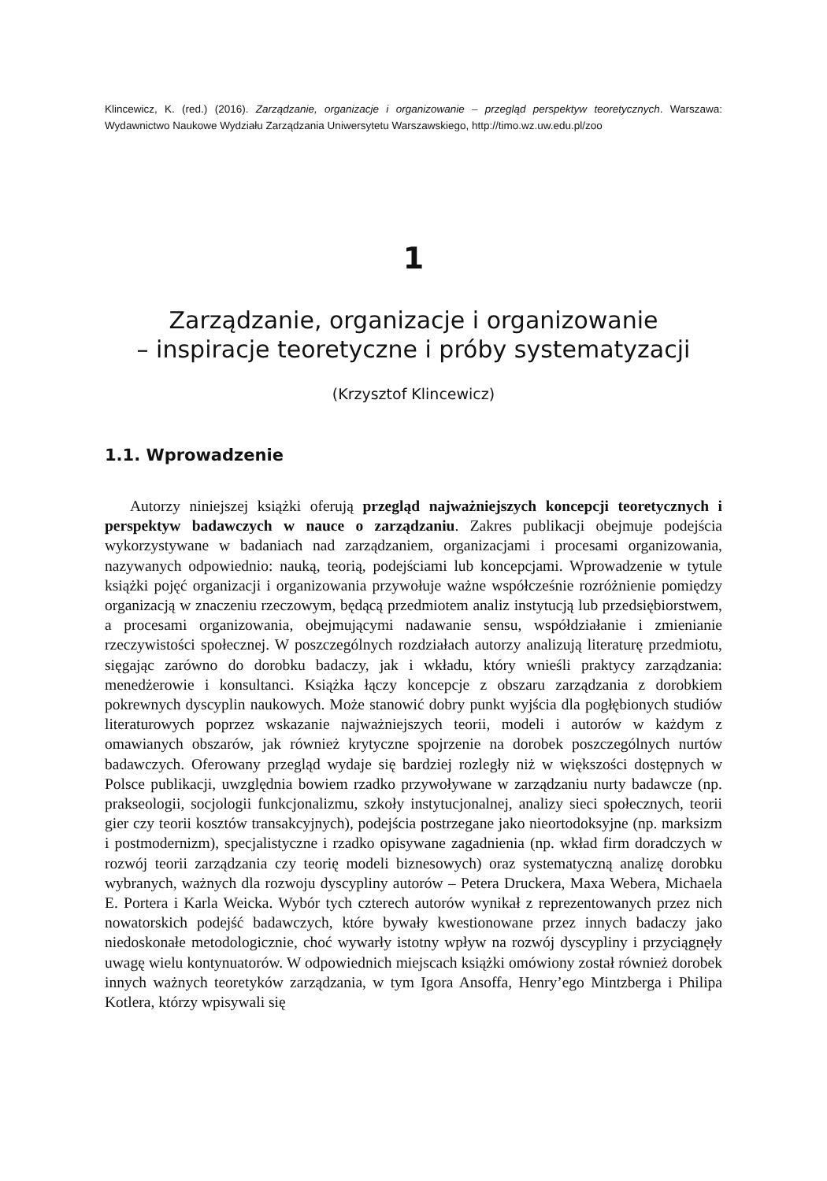Klincewicz, K. (red.) (2016). Zarządzanie, organizacje i organizowanie – przegląd perspektyw teoretycznych. Warszawa: Wydawnictwo Naukowe Wydziału Zarządzania Uniwersytetu Warszawskiego, http://timo.wz.uw.edu.pl/zoo
1
Zarządzanie, organizacje i organizowanie
– inspiracje teoretyczne i próby systematyzacji
(Krzysztof Klincewicz)
1.1. Wprowadzenie
Autorzy niniejszej książki oferują przegląd najważniejszych koncepcji teoretycznych i perspektyw badawczych w nauce o zarządzaniu. Zakres publikacji obejmuje podejścia wykorzystywane w badaniach nad zarządzaniem, organizacjami i procesami organizowania, nazywanych odpowiednio: nauką, teorią, podejściami lub koncepcjami. Wprowadzenie w tytule książki pojęć organizacji i organizowania przywołuje ważne współcześnie rozróżnienie pomiędzy organizacją w znaczeniu rzeczowym, będącą przedmiotem analiz instytucją lub przedsiębiorstwem, a procesami organizowania, obejmującymi nadawanie sensu, współdziałanie i zmienianie rzeczywistości społecznej. W poszczególnych rozdziałach autorzy analizują literaturę przedmiotu, sięgając zarówno do dorobku badaczy, jak i wkładu, który wnieśli praktycy zarządzania: menedżerowie i konsultanci. Książka łączy koncepcje z obszaru zarządzania z dorobkiem pokrewnych dyscyplin naukowych. Może stanowić dobry punkt wyjścia dla pogłębionych studiów literaturowych poprzez wskazanie najważniejszych teorii, modeli i autorów w każdym z omawianych obszarów, jak również krytyczne spojrzenie na dorobek poszczególnych nurtów badawczych. Oferowany przegląd wydaje się bardziej rozległy niż w większości dostępnych w Polsce publikacji, uwzględnia bowiem rzadko przywoływane w zarządzaniu nurty badawcze (np. prakseologii, socjologii funkcjonalizmu, szkoły instytucjonalnej, analizy sieci społecznych, teorii gier czy teorii kosztów transakcyjnych), podejścia postrzegane jako nieortodoksyjne (np. marksizm i postmodernizm), specjalistyczne i rzadko opisywane zagadnienia (np. wkład firm doradczych w rozwój teorii zarządzania czy teorię modeli biznesowych) oraz systematyczną analizę dorobku wybranych, ważnych dla rozwoju dyscypliny autorów – Petera Druckera, Maxa Webera, Michaela E. Portera i Karla Weicka. Wybór tych czterech autorów wynikał z reprezentowanych przez nich nowatorskich podejść badawczych, które bywały kwestionowane przez innych badaczy jako niedoskonałe metodologicznie, choć wywarły istotny wpływ na rozwój dyscypliny i przyciągnęły uwagę wielu kontynuatorów. W odpowiednich miejscach książki omówiony został również dorobek innych ważnych teoretyków zarządzania, w tym Igora Ansoffa, Henry’ego Mintzberga i Philipa Kotlera, którzy wpisywali się